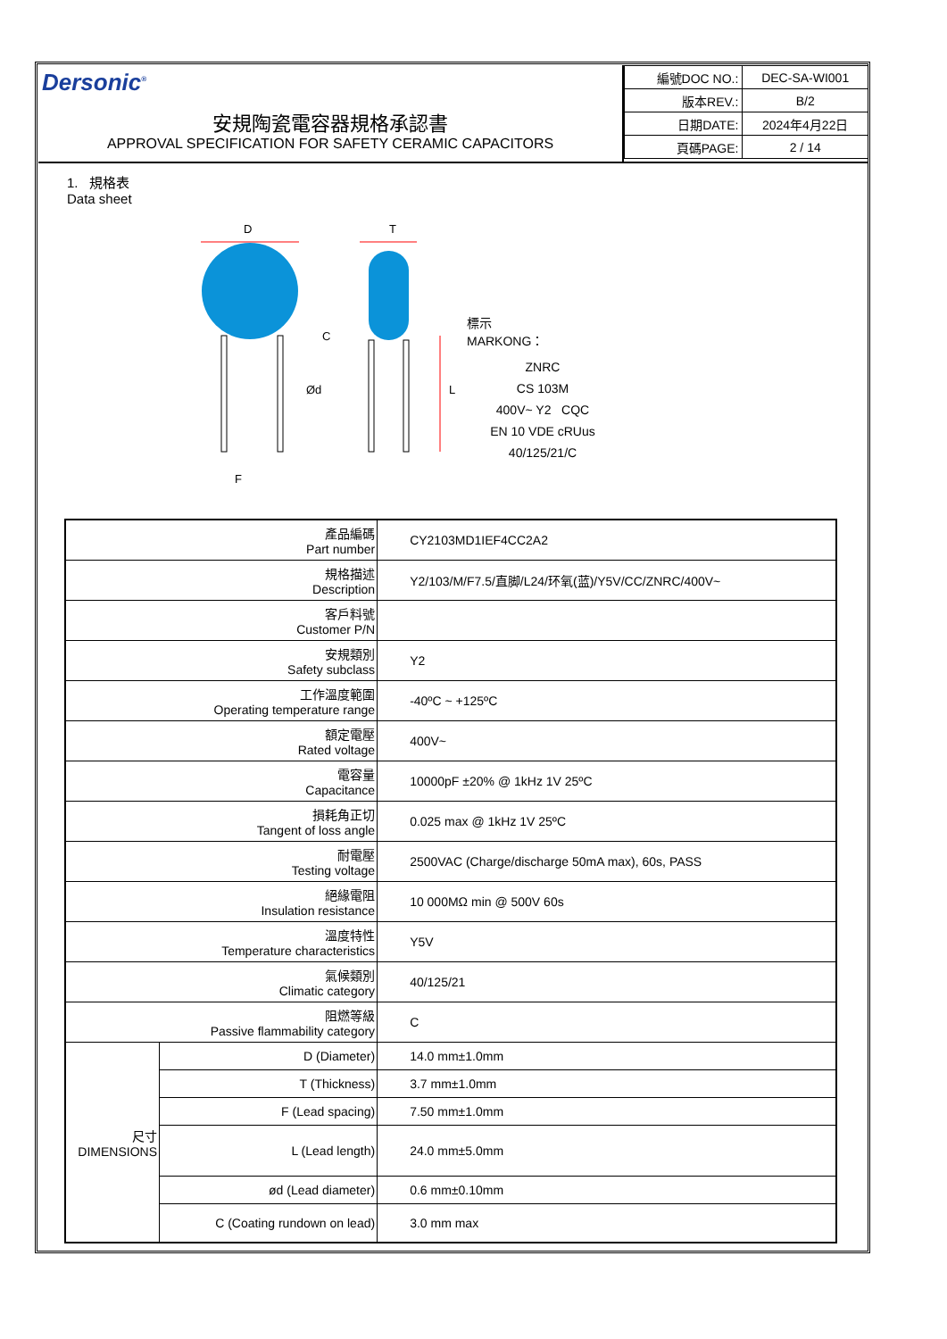Dersonic<sup>®</sup>
安規陶瓷電容器規格承認書
APPROVAL SPECIFICATION FOR SAFETY CERAMIC CAPACITORS
| 編號DOC NO.: | DEC-SA-WI001 |
| 版本REV.: | B/2 |
| 日期DATE: | 2024年4月22日 |
| 頁碼PAGE: | 2 / 14 |
1. 規格表
Data sheet
D
F
Ød
C
T
L
標示
MARKONG：
ZNRC
CS 103M
400V~ Y2 CQC
EN 10 VDE cRUus
40/125/21/C
| 產品編碼 Part number | | CY2103MD1IEF4CC2A2 |
| 規格描述 Description | | Y2/103/M/F7.5/直脚/L24/环氧(蓝)/Y5V/CC/ZNRC/400V~ |
| 客戶料號 Customer P/N | | |
| 安規類別 Safety subclass | | Y2 |
| 工作溫度範圍 Operating temperature range | | -40ºC ~ +125ºC |
| 額定電壓 Rated voltage | | 400V~ |
| 電容量 Capacitance | | 10000pF ±20% @ 1kHz 1V 25ºC |
| 損耗角正切 Tangent of loss angle | | 0.025 max @ 1kHz 1V 25ºC |
| 耐電壓 Testing voltage | | 2500VAC (Charge/discharge 50mA max), 60s, PASS |
| 絕緣電阻 Insulation resistance | | 10 000MΩ min @ 500V 60s |
| 溫度特性 Temperature characteristics | | Y5V |
| 氣候類別 Climatic category | | 40/125/21 |
| 阻燃等級 Passive flammability category | | C |
| 尺寸 DIMENSIONS | D (Diameter) | 14.0 mm±1.0mm |
| | T (Thickness) | 3.7 mm±1.0mm |
| | F (Lead spacing) | 7.50 mm±1.0mm |
| | L (Lead length) | 24.0 mm±5.0mm |
| | ød (Lead diameter) | 0.6 mm±0.10mm |
| | C (Coating rundown on lead) | 3.0 mm max |